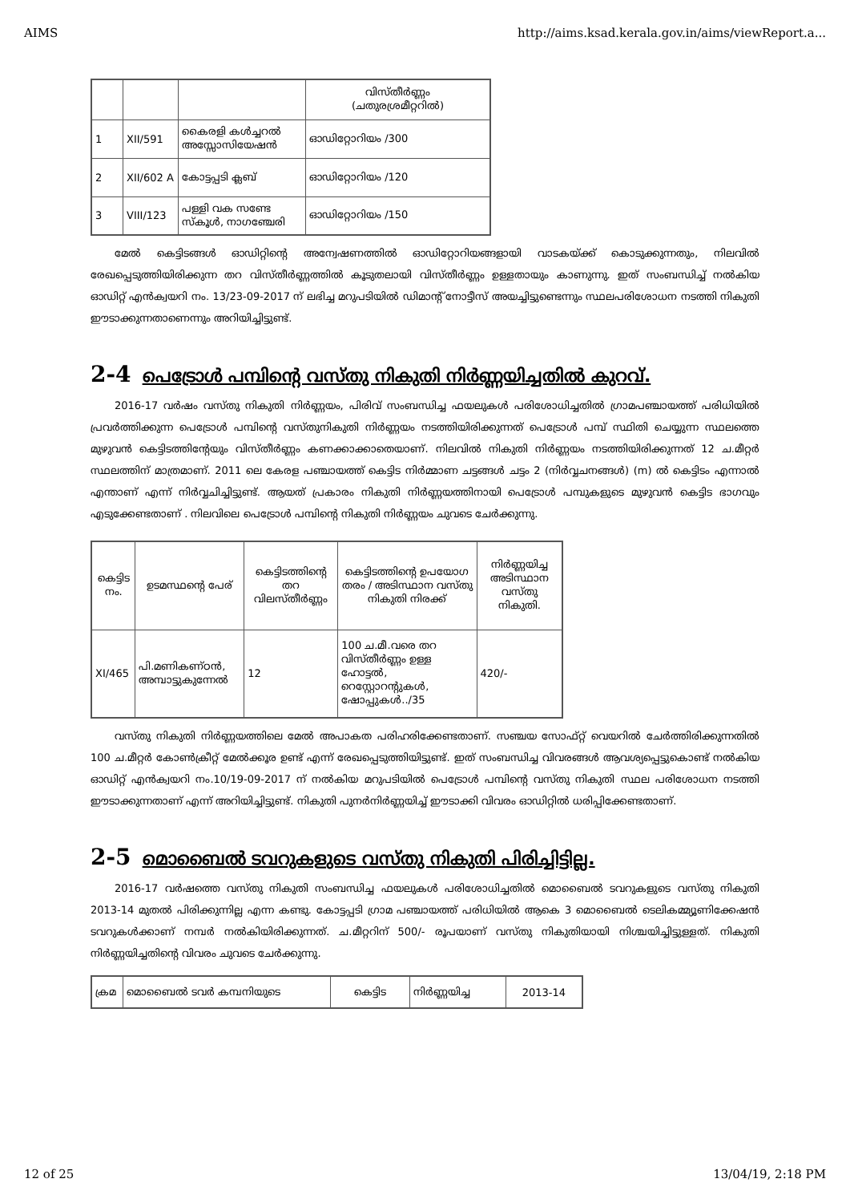AIMS http://aims.ksad.kerala.gov.in/aims/viewReport.a...
| | | | വിസ്തീർണ്ണം (ചതുരശ്രമീറ്ററിൽ) |
| 1 | XII/591 | കൈരളി കൾച്ചറൽ അസ്സോസിയേഷൻ | ഓഡിറ്റോറിയം /300 |
| 2 | XII/602 A | കോട്ടപ്പടി ക്ലബ് | ഓഡിറ്റോറിയം /120 |
| 3 | VIII/123 | പള്ളി വക സണ്ടേ സ്കൂൾ, നാഗഞ്ചേരി | ഓഡിറ്റോറിയം /150 |
മേൽ കെട്ടിടങ്ങൾ ഓഡിറ്റിന്റെ അന്വേഷണത്തിൽ ഓഡിറ്റോറിയങ്ങളായി വാടകയ്ക്ക് കൊടുക്കുന്നതും, നിലവിൽ രേഖപ്പെടുത്തിയിരിക്കുന്ന തറ വിസ്തീർണ്ണത്തിൽ കൂടുതലായി വിസ്തീർണ്ണം ഉള്ളതായും കാണുന്നു. ഇത് സംബന്ധിച്ച് നൽകിയ ഓഡിറ്റ് എൻക്വയറി നം. 13/23-09-2017 ന് ലഭിച്ച മറുപടിയിൽ ഡിമാന്റ് നോട്ടീസ് അയച്ചിട്ടുണ്ടെന്നും സ്ഥലപരിശോധന നടത്തി നികുതി ഈടാക്കുന്നതാണെന്നും അറിയിച്ചിട്ടുണ്ട്.
2-4 പെട്രോൾ പമ്പിന്റെ വസ്തു നികുതി നിർണ്ണയിച്ചതിൽ കുറവ്.
2016-17 വർഷം വസ്തു നികുതി നിർണ്ണയം, പിരിവ് സംബന്ധിച്ച ഫയലുകൾ പരിശോധിച്ചതിൽ ഗ്രാമപഞ്ചായത്ത് പരിധിയിൽ പ്രവർത്തിക്കുന്ന പെട്രോൾ പമ്പിന്റെ വസ്തുനികുതി നിർണ്ണയം നടത്തിയിരിക്കുന്നത് പെട്രോൾ പമ്പ് സ്ഥിതി ചെയ്യുന്ന സ്ഥലത്തെ മുഴുവൻ കെട്ടിടത്തിന്റേയും വിസ്തീർണ്ണം കണക്കാക്കാതെയാണ്. നിലവിൽ നികുതി നിർണ്ണയം നടത്തിയിരിക്കുന്നത് 12 ച.മീറ്റർ സ്ഥലത്തിന് മാത്രമാണ്. 2011 ലെ കേരള പഞ്ചായത്ത് കെട്ടിട നിർമ്മാണ ചട്ടങ്ങൾ ചട്ടം 2 (നിർവ്വചനങ്ങൾ) (m) ൽ കെട്ടിടം എന്നാൽ എന്താണ് എന്ന് നിർവ്വചിച്ചിട്ടുണ്ട്. ആയത് പ്രകാരം നികുതി നിർണ്ണയത്തിനായി പെട്രോൾ പമ്പുകളുടെ മുഴുവൻ കെട്ടിട ഭാഗവും എടുക്കേണ്ടതാണ് . നിലവിലെ പെട്രോൾ പമ്പിന്റെ നികുതി നിർണ്ണയം ചുവടെ ചേർക്കുന്നു.
| കെട്ടിട നം. | ഉടമസ്ഥന്റെ പേര് | കെട്ടിടത്തിന്റെ തറ വിലസ്തീർണ്ണം | കെട്ടിടത്തിന്റെ ഉപയോഗ തരം / അടിസ്ഥാന വസ്തു നികുതി നിരക്ക് | നിർണ്ണയിച്ച അടിസ്ഥാന വസ്തു നികുതി. |
| --- | --- | --- | --- | --- |
| XI/465 | പി.മണികണ്ഠൻ, അമ്പാട്ടുകുന്നേൽ | 12 | 100 ച.മീ.വരെ തറ വിസ്തീർണ്ണം ഉള്ള ഹോട്ടൽ, റെസ്റ്റോറന്റുകൾ, ഷോപ്പുകൾ../35 | 420/- |
വസ്തു നികുതി നിർണ്ണയത്തിലെ മേൽ അപാകത പരിഹരിക്കേണ്ടതാണ്. സഞ്ചയ സോഫ്റ്റ് വെയറിൽ ചേർത്തിരിക്കുന്നതിൽ 100 ച.മീറ്റർ കോൺക്രീറ്റ് മേൽക്കൂര ഉണ്ട് എന്ന് രേഖപ്പെടുത്തിയിട്ടുണ്ട്. ഇത് സംബന്ധിച്ച വിവരങ്ങൾ ആവശ്യപ്പെട്ടുകൊണ്ട് നൽകിയ ഓഡിറ്റ് എൻക്വയറി നം.10/19-09-2017 ന് നൽകിയ മറുപടിയിൽ പെട്രോൾ പമ്പിന്റെ വസ്തു നികുതി സ്ഥല പരിശോധന നടത്തി ഈടാക്കുന്നതാണ് എന്ന് അറിയിച്ചിട്ടുണ്ട്. നികുതി പുനർനിർണ്ണയിച്ച് ഈടാക്കി വിവരം ഓഡിറ്റിൽ ധരിപ്പിക്കേണ്ടതാണ്.
2-5 മൊബൈൽ ടവറുകളുടെ വസ്തു നികുതി പിരിച്ചിട്ടില്ല.
2016-17 വർഷത്തെ വസ്തു നികുതി സംബന്ധിച്ച ഫയലുകൾ പരിശോധിച്ചതിൽ മൊബൈൽ ടവറുകളുടെ വസ്തു നികുതി 2013-14 മുതൽ പിരിക്കുന്നില്ല എന്ന കണ്ടു. കോട്ടപ്പടി ഗ്രാമ പഞ്ചായത്ത് പരിധിയിൽ ആകെ 3 മൊബൈൽ ടെലികമ്മ്യൂണിക്കേഷൻ ടവറുകൾക്കാണ് നമ്പർ നൽകിയിരിക്കുന്നത്. ച.മീറ്ററിന് 500/- രൂപയാണ് വസ്തു നികുതിയായി നിശ്ചയിച്ചിട്ടുള്ളത്. നികുതി നിർണ്ണയിച്ചതിന്റെ വിവരം ചുവടെ ചേർക്കുന്നു.
| ക്രമ | മൊബൈൽ ടവർ കമ്പനിയുടെ | കെട്ടിട | നിർണ്ണയിച്ച | 2013-14 |
12 of 25 13/04/19, 2:18 PM